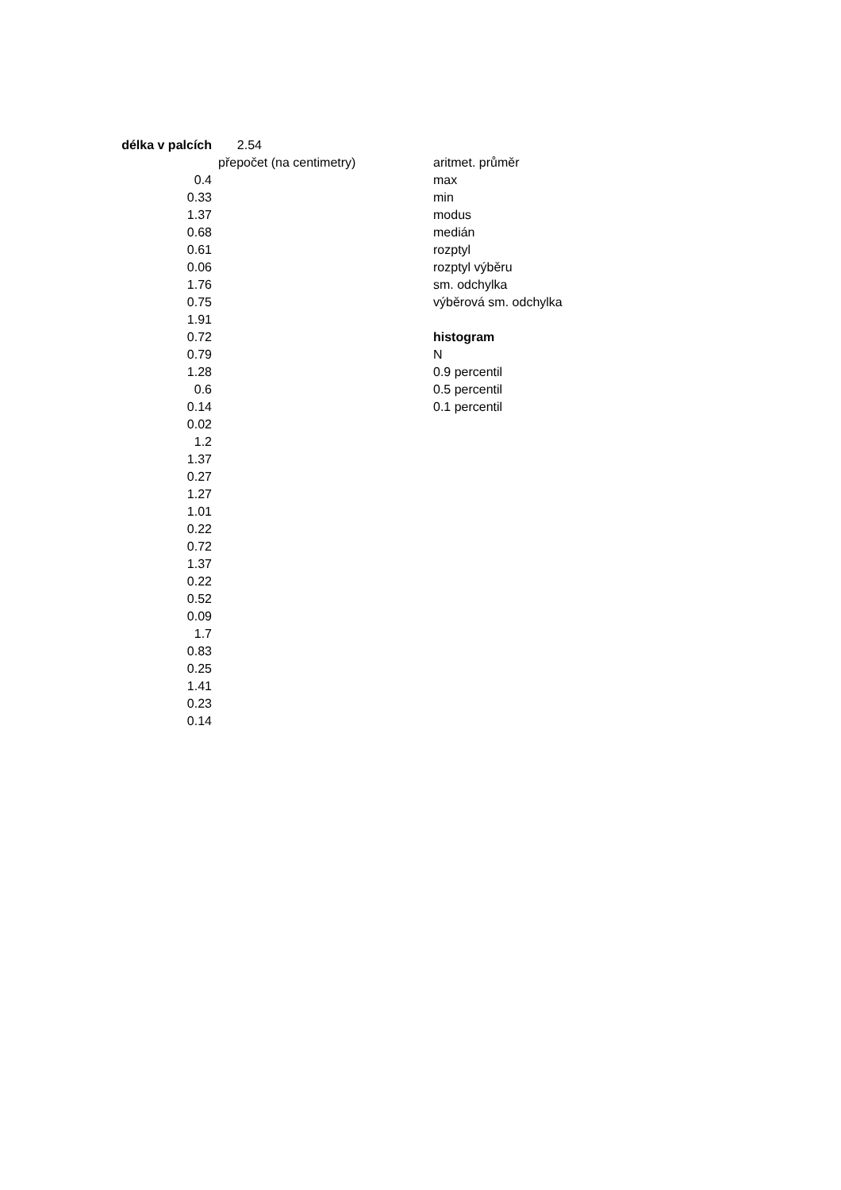| délka v palcích | 2.54 | | |
| | přepočet (na centimetry) | | aritmet. průměr |
| 0.4 | | | max |
| 0.33 | | | min |
| 1.37 | | | modus |
| 0.68 | | | medián |
| 0.61 | | | rozptyl |
| 0.06 | | | rozptyl výběru |
| 1.76 | | | sm. odchylka |
| 0.75 | | | výběrová sm. odchylka |
| 1.91 | | | |
| 0.72 | | | histogram |
| 0.79 | | | N |
| 1.28 | | | 0.9 percentil |
| 0.6 | | | 0.5 percentil |
| 0.14 | | | 0.1 percentil |
| 0.02 | | | |
| 1.2 | | | |
| 1.37 | | | |
| 0.27 | | | |
| 1.27 | | | |
| 1.01 | | | |
| 0.22 | | | |
| 0.72 | | | |
| 1.37 | | | |
| 0.22 | | | |
| 0.52 | | | |
| 0.09 | | | |
| 1.7 | | | |
| 0.83 | | | |
| 0.25 | | | |
| 1.41 | | | |
| 0.23 | | | |
| 0.14 | | | |